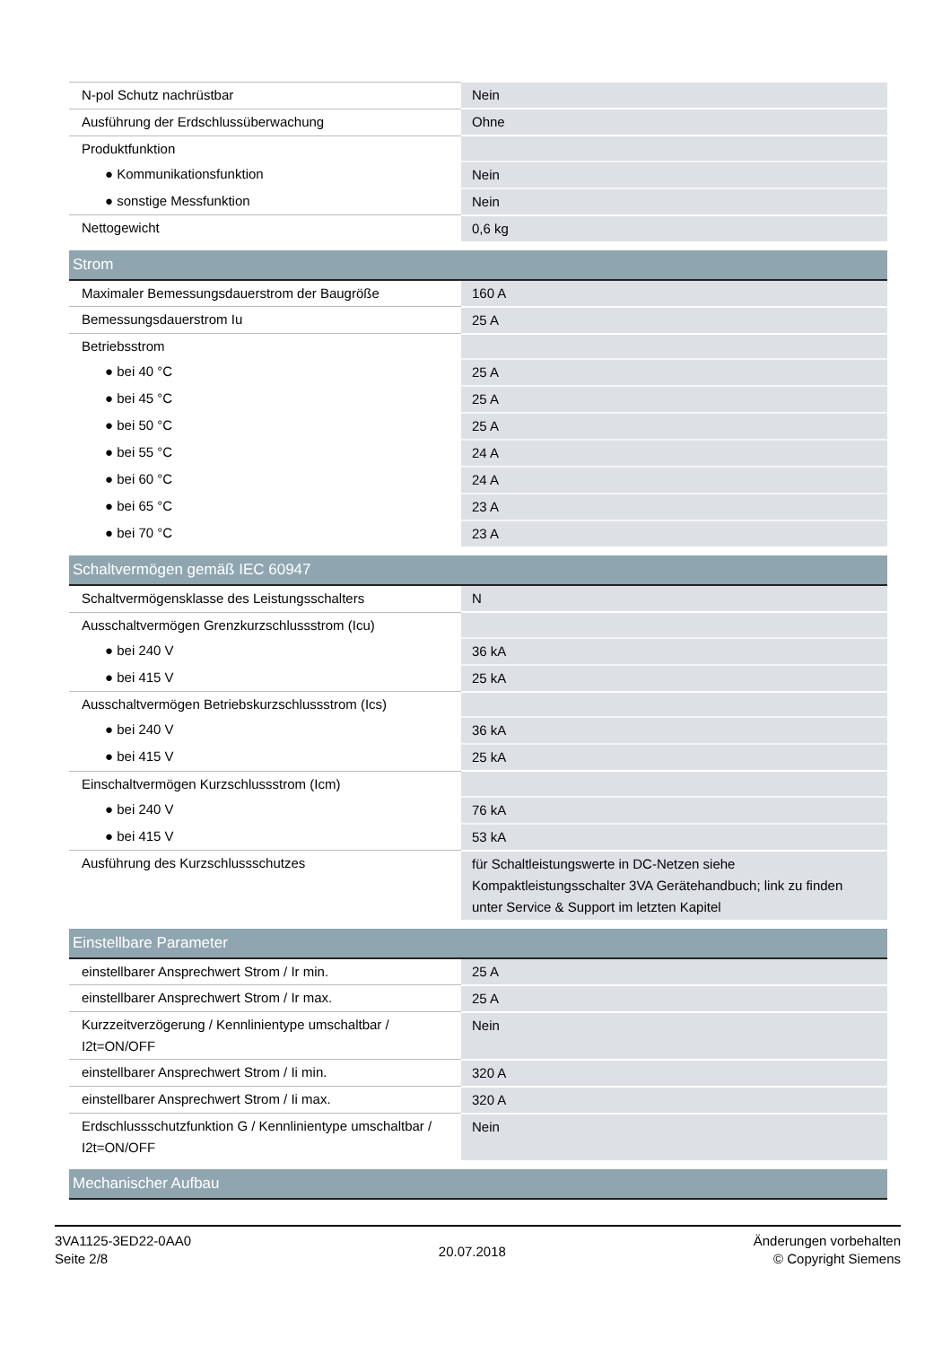| N-pol Schutz nachrüstbar | Nein |
| Ausführung der Erdschlussüberwachung | Ohne |
| Produktfunktion | |
| ● Kommunikationsfunktion | Nein |
| ● sonstige Messfunktion | Nein |
| Nettogewicht | 0,6 kg |
| Strom | |
| Maximaler Bemessungsdauerstrom der Baugröße | 160 A |
| Bemessungsdauerstrom Iu | 25 A |
| Betriebsstrom | |
| ● bei 40 °C | 25 A |
| ● bei 45 °C | 25 A |
| ● bei 50 °C | 25 A |
| ● bei 55 °C | 24 A |
| ● bei 60 °C | 24 A |
| ● bei 65 °C | 23 A |
| ● bei 70 °C | 23 A |
| Schaltvermögen gemäß IEC 60947 | |
| Schaltvermögensklasse des Leistungsschalters | N |
| Ausschaltvermögen Grenzkurzschlussstrom (Icu) | |
| ● bei 240 V | 36 kA |
| ● bei 415 V | 25 kA |
| Ausschaltvermögen Betriebskurzschlussstrom (Ics) | |
| ● bei 240 V | 36 kA |
| ● bei 415 V | 25 kA |
| Einschaltvermögen Kurzschlussstrom (Icm) | |
| ● bei 240 V | 76 kA |
| ● bei 415 V | 53 kA |
| Ausführung des Kurzschlussschutzes | für Schaltleistungswerte in DC-Netzen siehe Kompaktleistungsschalter 3VA Gerätehandbuch; link zu finden unter Service & Support im letzten Kapitel |
| Einstellbare Parameter | |
| einstellbarer Ansprechwert Strom / Ir min. | 25 A |
| einstellbarer Ansprechwert Strom / Ir max. | 25 A |
| Kurzzeitverzögerung / Kennlinientype umschaltbar / I2t=ON/OFF | Nein |
| einstellbarer Ansprechwert Strom / Ii min. | 320 A |
| einstellbarer Ansprechwert Strom / Ii max. | 320 A |
| Erdschlussschutzfunktion G / Kennlinientype umschaltbar / I2t=ON/OFF | Nein |
| Mechanischer Aufbau | |
3VA1125-3ED22-0AA0
Seite 2/8
20.07.2018
Änderungen vorbehalten
© Copyright Siemens